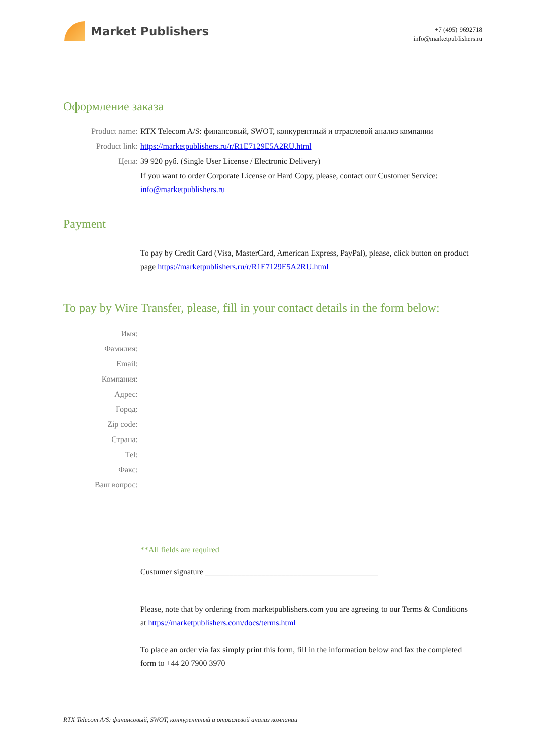Market Publishers
+7 (495) 9692718
info@marketpublishers.ru
Оформление заказа
Product name: RTX Telecom A/S: финансовый, SWOT, конкурентный и отраслевой анализ компании
Product link: https://marketpublishers.ru/r/R1E7129E5A2RU.html
Цена: 39 920 руб. (Single User License / Electronic Delivery)
If you want to order Corporate License or Hard Copy, please, contact our Customer Service: info@marketpublishers.ru
Payment
To pay by Credit Card (Visa, MasterCard, American Express, PayPal), please, click button on product page https://marketpublishers.ru/r/R1E7129E5A2RU.html
To pay by Wire Transfer, please, fill in your contact details in the form below:
Имя:
Фамилия:
Email:
Компания:
Адрес:
Город:
Zip code:
Страна:
Tel:
Факс:
Ваш вопрос:
**All fields are required
Custumer signature ___________________________________________
Please, note that by ordering from marketpublishers.com you are agreeing to our Terms & Conditions at https://marketpublishers.com/docs/terms.html
To place an order via fax simply print this form, fill in the information below and fax the completed form to +44 20 7900 3970
RTX Telecom A/S: финансовый, SWOT, конкурентный и отраслевой анализ компании